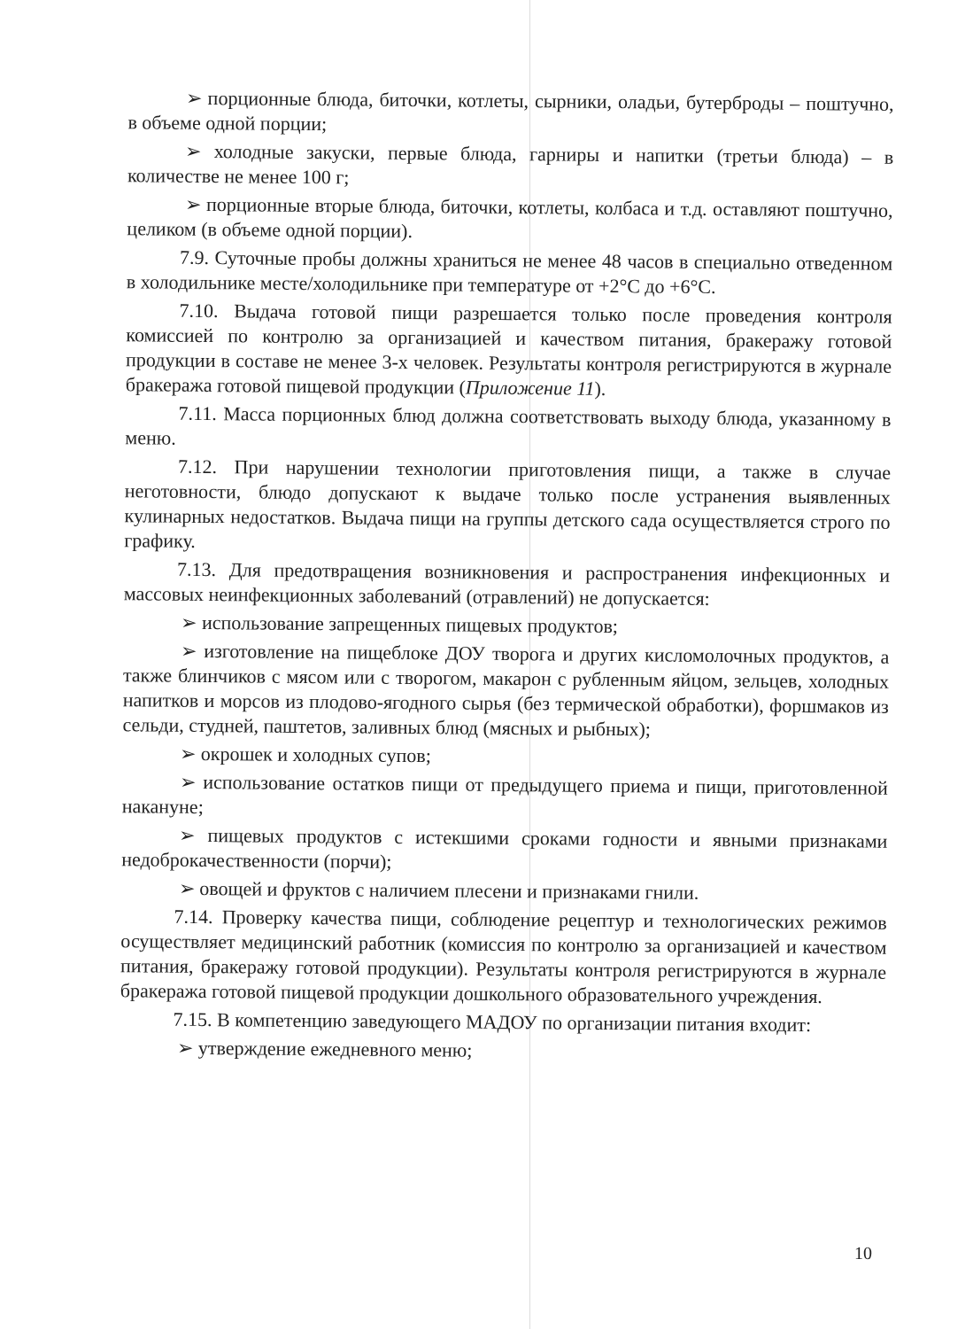➢ порционные блюда, биточки, котлеты, сырники, оладьи, бутерброды – поштучно, в объеме одной порции;
➢ холодные закуски, первые блюда, гарниры и напитки (третьи блюда) – в количестве не менее 100 г;
➢ порционные вторые блюда, биточки, котлеты, колбаса и т.д. оставляют поштучно, целиком (в объеме одной порции).
7.9. Суточные пробы должны храниться не менее 48 часов в специально отведенном в холодильнике месте/холодильнике при температуре от +2°С до +6°С.
7.10. Выдача готовой пищи разрешается только после проведения контроля комиссией по контролю за организацией и качеством питания, бракеражу готовой продукции в составе не менее 3-х человек. Результаты контроля регистрируются в журнале бракеража готовой пищевой продукции (Приложение 11).
7.11. Масса порционных блюд должна соответствовать выходу блюда, указанному в меню.
7.12. При нарушении технологии приготовления пищи, а также в случае неготовности, блюдо допускают к выдаче только после устранения выявленных кулинарных недостатков. Выдача пищи на группы детского сада осуществляется строго по графику.
7.13. Для предотвращения возникновения и распространения инфекционных и массовых неинфекционных заболеваний (отравлений) не допускается:
➢ использование запрещенных пищевых продуктов;
➢ изготовление на пищеблоке ДОУ творога и других кисломолочных продуктов, а также блинчиков с мясом или с творогом, макарон с рубленным яйцом, зельцев, холодных напитков и морсов из плодово-ягодного сырья (без термической обработки), форшмаков из сельди, студней, паштетов, заливных блюд (мясных и рыбных);
➢ окрошек и холодных супов;
➢ использование остатков пищи от предыдущего приема и пищи, приготовленной накануне;
➢ пищевых продуктов с истекшими сроками годности и явными признаками недоброкачественности (порчи);
➢ овощей и фруктов с наличием плесени и признаками гнили.
7.14. Проверку качества пищи, соблюдение рецептур и технологических режимов осуществляет медицинский работник (комиссия по контролю за организацией и качеством питания, бракеражу готовой продукции). Результаты контроля регистрируются в журнале бракеража готовой пищевой продукции дошкольного образовательного учреждения.
7.15. В компетенцию заведующего МАДОУ по организации питания входит:
➢ утверждение ежедневного меню;
10